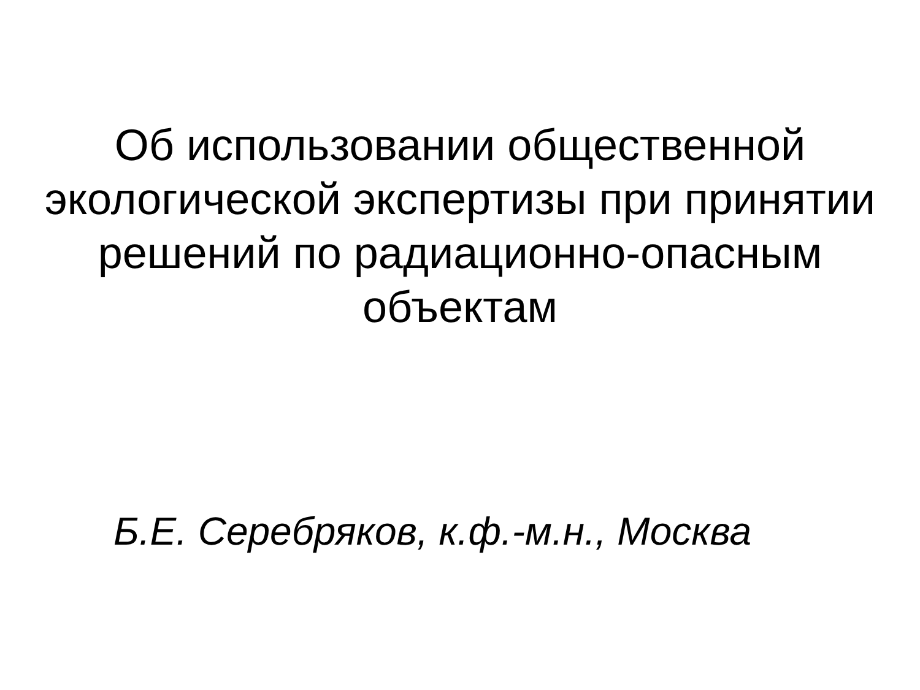Об использовании общественной
экологической экспертизы при принятии
решений по радиационно-опасным
объектам
Б.Е. Серебряков, к.ф.-м.н., Москва